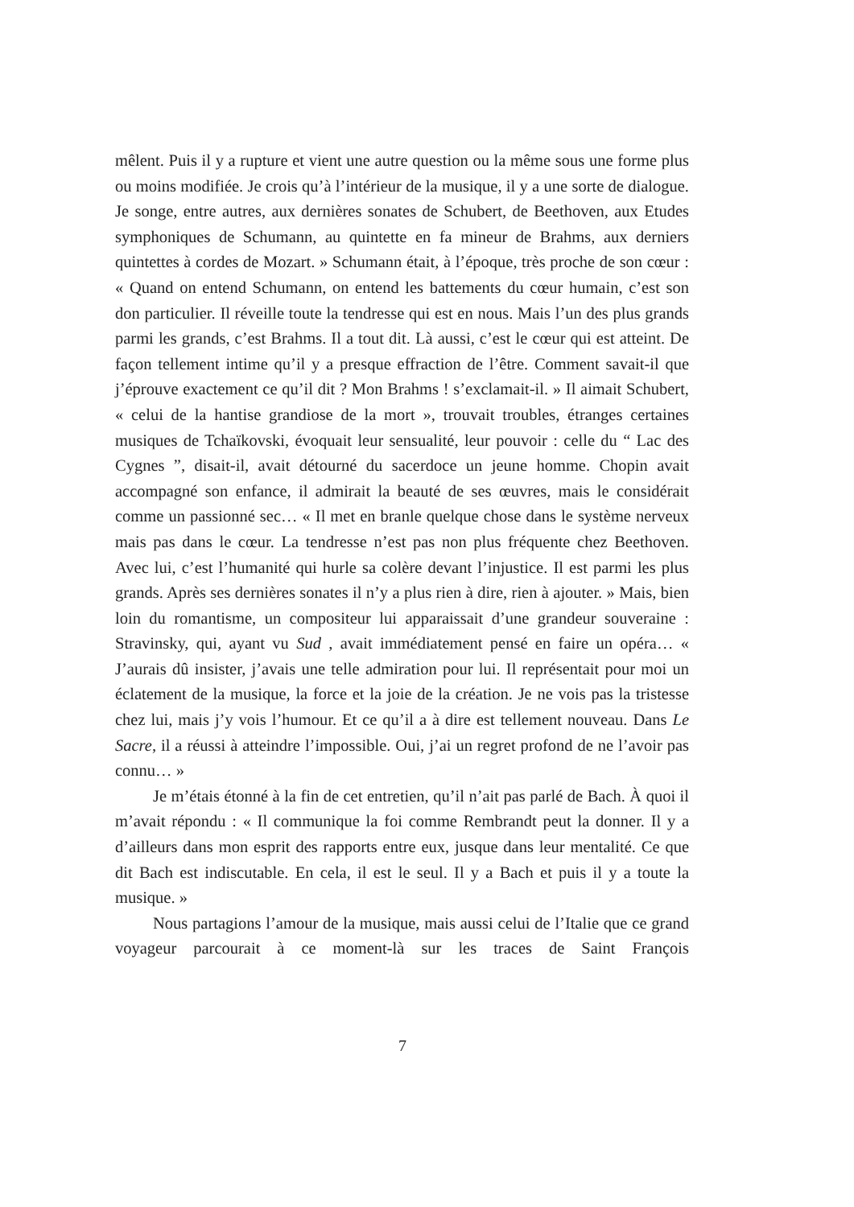mêlent. Puis il y a rupture et vient une autre question ou la même sous une forme plus ou moins modifiée. Je crois qu’à l’intérieur de la musique, il y a une sorte de dialogue. Je songe, entre autres, aux dernières sonates de Schubert, de Beethoven, aux Etudes symphoniques de Schumann, au quintette en fa mineur de Brahms, aux derniers quintettes à cordes de Mozart. » Schumann était, à l’époque, très proche de son cœur : « Quand on entend Schumann, on entend les battements du cœur humain, c’est son don particulier. Il réveille toute la tendresse qui est en nous. Mais l’un des plus grands parmi les grands, c’est Brahms. Il a tout dit. Là aussi, c’est le cœur qui est atteint. De façon tellement intime qu’il y a presque effraction de l’être. Comment savait-il que j’éprouve exactement ce qu’il dit ? Mon Brahms ! s’exclamait-il. » Il aimait Schubert, « celui de la hantise grandiose de la mort », trouvait troubles, étranges certaines musiques de Tchaïkovski, évoquait leur sensualité, leur pouvoir : celle du “ Lac des Cygnes ”, disait-il, avait détourné du sacerdoce un jeune homme. Chopin avait accompagné son enfance, il admirait la beauté de ses œuvres, mais le considérait comme un passionné sec… « Il met en branle quelque chose dans le système nerveux mais pas dans le cœur. La tendresse n’est pas non plus fréquente chez Beethoven. Avec lui, c’est l’humanité qui hurle sa colère devant l’injustice. Il est parmi les plus grands. Après ses dernières sonates il n’y a plus rien à dire, rien à ajouter. » Mais, bien loin du romantisme, un compositeur lui apparaissait d’une grandeur souveraine : Stravinsky, qui, ayant vu Sud , avait immédiatement pensé en faire un opéra… « J’aurais dû insister, j’avais une telle admiration pour lui. Il représentait pour moi un éclatement de la musique, la force et la joie de la création. Je ne vois pas la tristesse chez lui, mais j’y vois l’humour. Et ce qu’il a à dire est tellement nouveau. Dans Le Sacre, il a réussi à atteindre l’impossible. Oui, j’ai un regret profond de ne l’avoir pas connu… »
Je m’étais étonné à la fin de cet entretien, qu’il n’ait pas parlé de Bach. À quoi il m’avait répondu : « Il communique la foi comme Rembrandt peut la donner. Il y a d’ailleurs dans mon esprit des rapports entre eux, jusque dans leur mentalité. Ce que dit Bach est indiscutable. En cela, il est le seul. Il y a Bach et puis il y a toute la musique. »
Nous partagions l’amour de la musique, mais aussi celui de l’Italie que ce grand voyageur parcourait à ce moment-là sur les traces de Saint François
7